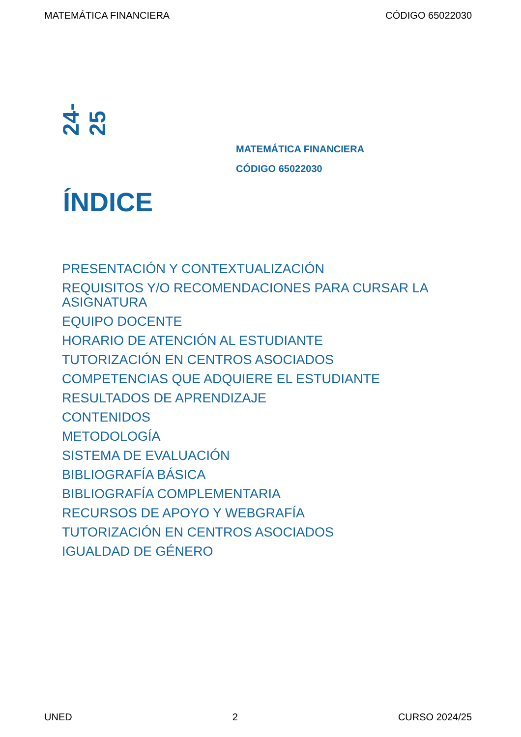MATEMÁTICA FINANCIERA CÓDIGO 65022030
24-25
MATEMÁTICA FINANCIERA
CÓDIGO 65022030
ÍNDICE
PRESENTACIÓN Y CONTEXTUALIZACIÓN
REQUISITOS Y/O RECOMENDACIONES PARA CURSAR LA ASIGNATURA
EQUIPO DOCENTE
HORARIO DE ATENCIÓN AL ESTUDIANTE
TUTORIZACIÓN EN CENTROS ASOCIADOS
COMPETENCIAS QUE ADQUIERE EL ESTUDIANTE
RESULTADOS DE APRENDIZAJE
CONTENIDOS
METODOLOGÍA
SISTEMA DE EVALUACIÓN
BIBLIOGRAFÍA BÁSICA
BIBLIOGRAFÍA COMPLEMENTARIA
RECURSOS DE APOYO Y WEBGRAFÍA
TUTORIZACIÓN EN CENTROS ASOCIADOS
IGUALDAD DE GÉNERO
UNED 2 CURSO 2024/25